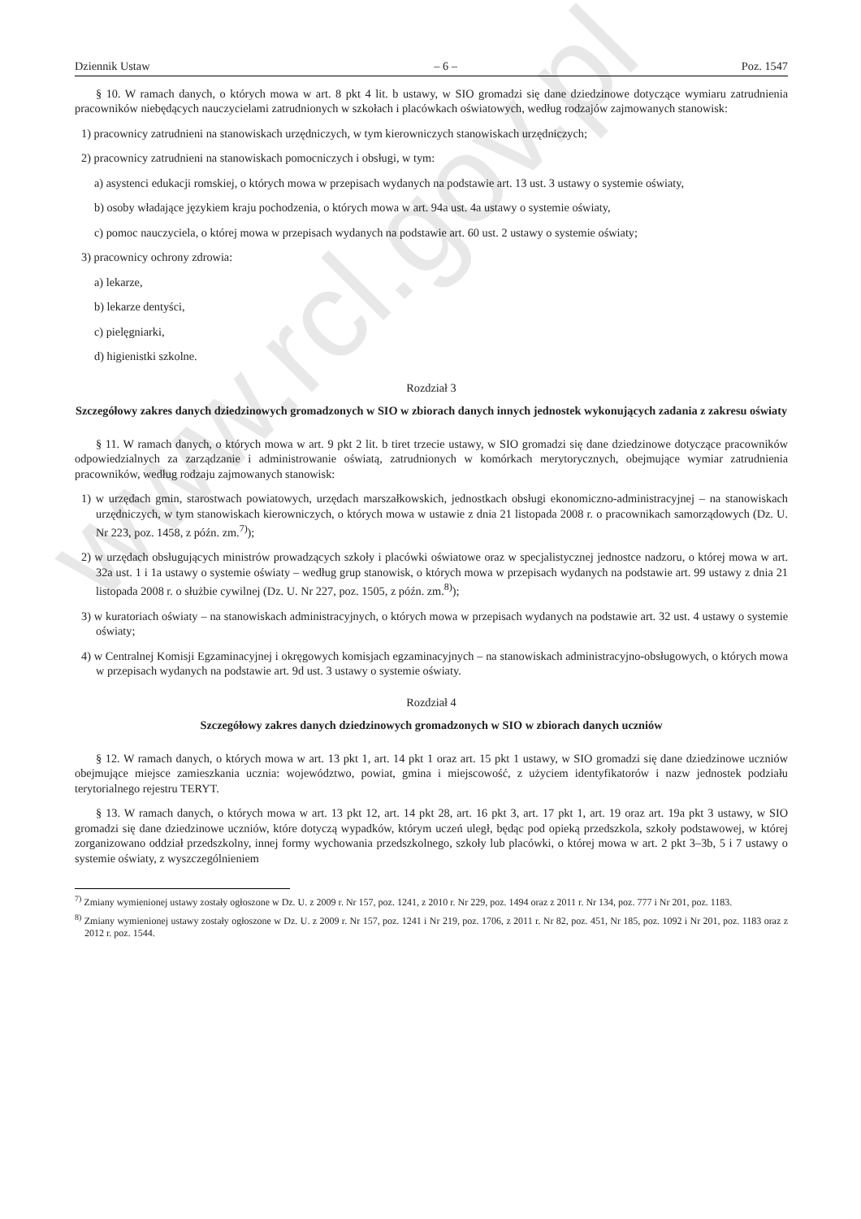www.rcl.gov.pl
Dziennik Ustaw – 6 – Poz. 1547
§ 10. W ramach danych, o których mowa w art. 8 pkt 4 lit. b ustawy, w SIO gromadzi się dane dziedzinowe dotyczące wymiaru zatrudnienia pracowników niebędących nauczycielami zatrudnionych w szkołach i placówkach oświatowych, według rodzajów zajmowanych stanowisk:
1) pracownicy zatrudnieni na stanowiskach urzędniczych, w tym kierowniczych stanowiskach urzędniczych;
2) pracownicy zatrudnieni na stanowiskach pomocniczych i obsługi, w tym:
a) asystenci edukacji romskiej, o których mowa w przepisach wydanych na podstawie art. 13 ust. 3 ustawy o systemie oświaty,
b) osoby władające językiem kraju pochodzenia, o których mowa w art. 94a ust. 4a ustawy o systemie oświaty,
c) pomoc nauczyciela, o której mowa w przepisach wydanych na podstawie art. 60 ust. 2 ustawy o systemie oświaty;
3) pracownicy ochrony zdrowia:
a) lekarze,
b) lekarze dentyści,
c) pielęgniarki,
d) higienistki szkolne.
Rozdział 3
Szczegółowy zakres danych dziedzinowych gromadzonych w SIO w zbiorach danych innych jednostek wykonujących zadania z zakresu oświaty
§ 11. W ramach danych, o których mowa w art. 9 pkt 2 lit. b tiret trzecie ustawy, w SIO gromadzi się dane dziedzinowe dotyczące pracowników odpowiedzialnych za zarządzanie i administrowanie oświatą, zatrudnionych w komórkach merytorycznych, obejmujące wymiar zatrudnienia pracowników, według rodzaju zajmowanych stanowisk:
1) w urzędach gmin, starostwach powiatowych, urzędach marszałkowskich, jednostkach obsługi ekonomiczno-administracyjnej – na stanowiskach urzędniczych, w tym stanowiskach kierowniczych, o których mowa w ustawie z dnia 21 listopada 2008 r. o pracownikach samorządowych (Dz. U. Nr 223, poz. 1458, z późn. zm.<sup>7)</sup>);
2) w urzędach obsługujących ministrów prowadzących szkoły i placówki oświatowe oraz w specjalistycznej jednostce nadzoru, o której mowa w art. 32a ust. 1 i 1a ustawy o systemie oświaty – według grup stanowisk, o których mowa w przepisach wydanych na podstawie art. 99 ustawy z dnia 21 listopada 2008 r. o służbie cywilnej (Dz. U. Nr 227, poz. 1505, z późn. zm.<sup>8)</sup>);
3) w kuratoriach oświaty – na stanowiskach administracyjnych, o których mowa w przepisach wydanych na podstawie art. 32 ust. 4 ustawy o systemie oświaty;
4) w Centralnej Komisji Egzaminacyjnej i okręgowych komisjach egzaminacyjnych – na stanowiskach administracyjno-obsługowych, o których mowa w przepisach wydanych na podstawie art. 9d ust. 3 ustawy o systemie oświaty.
Rozdział 4
Szczegółowy zakres danych dziedzinowych gromadzonych w SIO w zbiorach danych uczniów
§ 12. W ramach danych, o których mowa w art. 13 pkt 1, art. 14 pkt 1 oraz art. 15 pkt 1 ustawy, w SIO gromadzi się dane dziedzinowe uczniów obejmujące miejsce zamieszkania ucznia: województwo, powiat, gmina i miejscowość, z użyciem identyfikatorów i nazw jednostek podziału terytorialnego rejestru TERYT.
§ 13. W ramach danych, o których mowa w art. 13 pkt 12, art. 14 pkt 28, art. 16 pkt 3, art. 17 pkt 1, art. 19 oraz art. 19a pkt 3 ustawy, w SIO gromadzi się dane dziedzinowe uczniów, które dotyczą wypadków, którym uczeń uległ, będąc pod opieką przedszkola, szkoły podstawowej, w której zorganizowano oddział przedszkolny, innej formy wychowania przedszkolnego, szkoły lub placówki, o której mowa w art. 2 pkt 3–3b, 5 i 7 ustawy o systemie oświaty, z wyszczególnieniem
<sup>7)</sup> Zmiany wymienionej ustawy zostały ogłoszone w Dz. U. z 2009 r. Nr 157, poz. 1241, z 2010 r. Nr 229, poz. 1494 oraz z 2011 r. Nr 134, poz. 777 i Nr 201, poz. 1183.
<sup>8)</sup> Zmiany wymienionej ustawy zostały ogłoszone w Dz. U. z 2009 r. Nr 157, poz. 1241 i Nr 219, poz. 1706, z 2011 r. Nr 82, poz. 451, Nr 185, poz. 1092 i Nr 201, poz. 1183 oraz z 2012 r. poz. 1544.